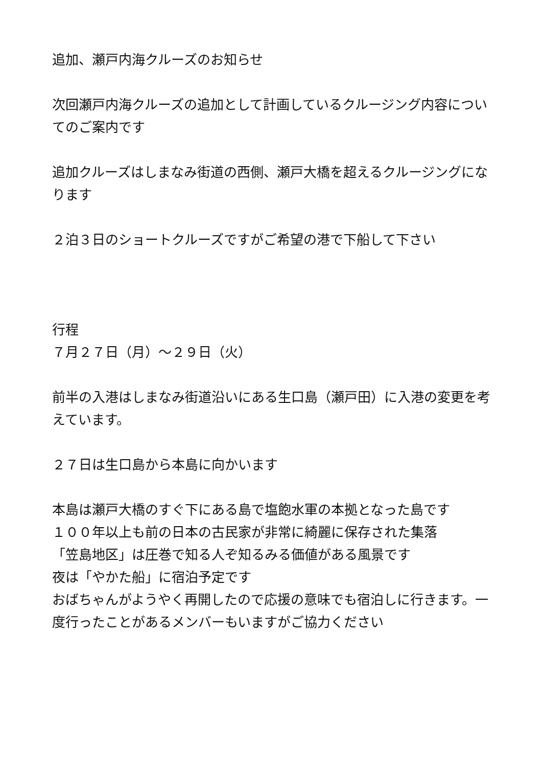追加、瀬戸内海クルーズのお知らせ
次回瀬戸内海クルーズの追加として計画しているクルージング内容についてのご案内です
追加クルーズはしまなみ街道の西側、瀬戸大橋を超えるクルージングになります
２泊３日のショートクルーズですがご希望の港で下船して下さい
行程
７月２７日（月）～２９日（火）
前半の入港はしまなみ街道沿いにある生口島（瀬戸田）に入港の変更を考えています。
２７日は生口島から本島に向かいます
本島は瀬戸大橋のすぐ下にある島で塩飽水軍の本拠となった島です
１００年以上も前の日本の古民家が非常に綺麗に保存された集落
「笠島地区」は圧巻で知る人ぞ知るみる価値がある風景です
夜は「やかた船」に宿泊予定です
おばちゃんがようやく再開したので応援の意味でも宿泊しに行きます。一度行ったことがあるメンバーもいますがご協力ください